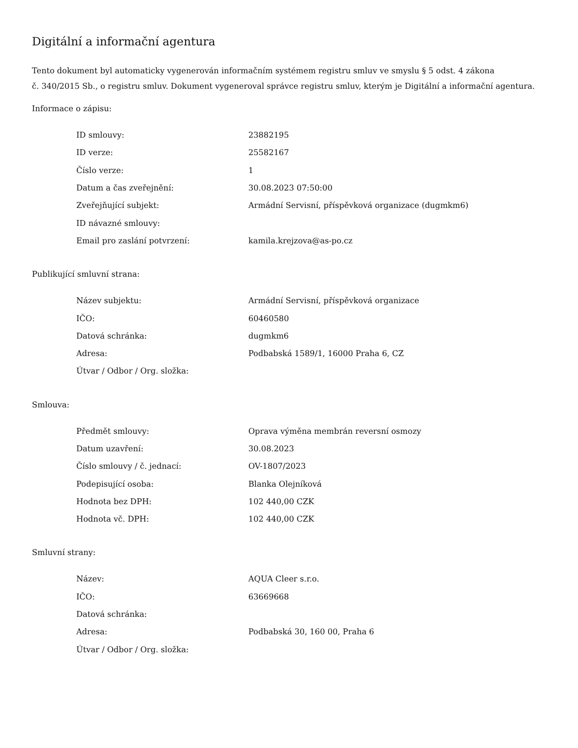Digitální a informační agentura
Tento dokument byl automaticky vygenerován informačním systémem registru smluv ve smyslu § 5 odst. 4 zákona
č. 340/2015 Sb., o registru smluv. Dokument vygeneroval správce registru smluv, kterým je Digitální a informační agentura.
Informace o zápisu:
| ID smlouvy: | 23882195 |
| ID verze: | 25582167 |
| Číslo verze: | 1 |
| Datum a čas zveřejnění: | 30.08.2023 07:50:00 |
| Zveřejňující subjekt: | Armádní Servisní, příspěvková organizace (dugmkm6) |
| ID návazné smlouvy: | |
| Email pro zaslání potvrzení: | kamila.krejzova@as-po.cz |
Publikující smluvní strana:
| Název subjektu: | Armádní Servisní, příspěvková organizace |
| IČO: | 60460580 |
| Datová schránka: | dugmkm6 |
| Adresa: | Podbabská 1589/1, 16000 Praha 6, CZ |
| Útvar / Odbor / Org. složka: | |
Smlouva:
| Předmět smlouvy: | Oprava výměna membrán reversní osmozy |
| Datum uzavření: | 30.08.2023 |
| Číslo smlouvy / č. jednací: | OV-1807/2023 |
| Podepisující osoba: | Blanka Olejníková |
| Hodnota bez DPH: | 102 440,00 CZK |
| Hodnota vč. DPH: | 102 440,00 CZK |
Smluvní strany:
| Název: | AQUA Cleer s.r.o. |
| IČO: | 63669668 |
| Datová schránka: | |
| Adresa: | Podbabská 30, 160 00, Praha 6 |
| Útvar / Odbor / Org. složka: | |